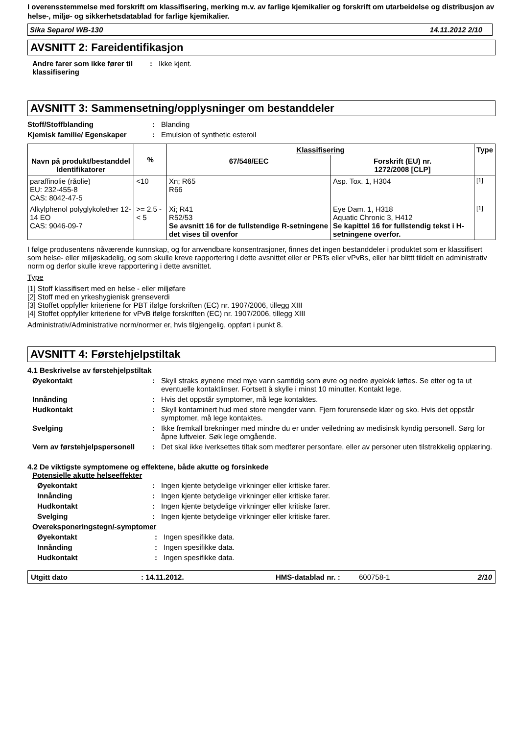I overensstemmelse med forskrift om klassifisering, merking m.v. av farlige kjemikalier og forskrift om utarbeidelse og distribusjon av helse-, miljø- og sikkerhetsdatablad for farlige kjemikalier.
Sika Separol WB-130 14.11.2012 2/10
AVSNITT 2: Fareidentifikasjon
Andre farer som ikke fører til klassifisering
: Ikke kjent.
AVSNITT 3: Sammensetning/opplysninger om bestanddeler
Stoff/Stoffblanding : Blanding
Kjemisk familie/ Egenskaper : Emulsion of synthetic esteroil
| Navn på produkt/bestanddel Identifikatorer | % | Klassifisering | | Type |
| --- | --- | --- | --- | --- |
| | | 67/548/EEC | Forskrift (EU) nr. 1272/2008 [CLP] | |
| paraffinolie (råolie) EU: 232-455-8 CAS: 8042-47-5 | <10 | Xn; R65 R66 | Asp. Tox. 1, H304 | <sup>[1]</sup> |
| Alkylphenol polyglykolether 12-14 EO CAS: 9046-09-7 | >= 2.5 - < 5 | Xi; R41 R52/53 Se avsnitt 16 for de fullstendige R-setningene det vises til ovenfor | Eye Dam. 1, H318 Aquatic Chronic 3, H412 Se kapittel 16 for fullstendig tekst i H-setningene overfor. | <sup>[1]</sup> |
I følge produsentens nåværende kunnskap, og for anvendbare konsentrasjoner, finnes det ingen bestanddeler i produktet som er klassifisert som helse- eller miljøskadelig, og som skulle kreve rapportering i dette avsnittet eller er PBTs eller vPvBs, eller har blittt tildelt en administrativ norm og derfor skulle kreve rapportering i dette avsnittet.
Type
[1] Stoff klassifisert med en helse - eller miljøfare
[2] Stoff med en yrkeshygienisk grenseverdi
[3] Stoffet oppfyller kriteriene for PBT ifølge forskriften (EC) nr. 1907/2006, tillegg XIII
[4] Stoffet oppfyller kriteriene for vPvB ifølge forskriften (EC) nr. 1907/2006, tillegg XIII
Administrativ/Administrative norm/normer er, hvis tilgjengelig, oppført i punkt 8.
AVSNITT 4: Førstehjelpstiltak
4.1 Beskrivelse av førstehjelpstiltak
Øyekontakt : Skyll straks øynene med mye vann samtidig som øvre og nedre øyelokk løftes. Se etter og ta ut eventuelle kontaktlinser. Fortsett å skylle i minst 10 minutter. Kontakt lege.
Innånding : Hvis det oppstår symptomer, må lege kontaktes.
Hudkontakt : Skyll kontaminert hud med store mengder vann. Fjern forurensede klær og sko. Hvis det oppstår symptomer, må lege kontaktes.
Svelging : Ikke fremkall brekninger med mindre du er under veiledning av medisinsk kyndig personell. Sørg for åpne luftveier. Søk lege omgående.
Vern av førstehjelpspersonell
: Det skal ikke iverksettes tiltak som medfører personfare, eller av personer uten tilstrekkelig opplæring.
4.2 De viktigste symptomene og effektene, både akutte og forsinkede
Potensielle akutte helseeffekter
Øyekontakt : Ingen kjente betydelige virkninger eller kritiske farer.
Innånding : Ingen kjente betydelige virkninger eller kritiske farer.
Hudkontakt : Ingen kjente betydelige virkninger eller kritiske farer.
Svelging : Ingen kjente betydelige virkninger eller kritiske farer.
Overeksponeringstegn/-symptomer
Øyekontakt : Ingen spesifikke data.
Innånding : Ingen spesifikke data.
Hudkontakt : Ingen spesifikke data.
Utgitt dato: 14.11.2012. HMS-datablad nr. : 600758-1 2/10